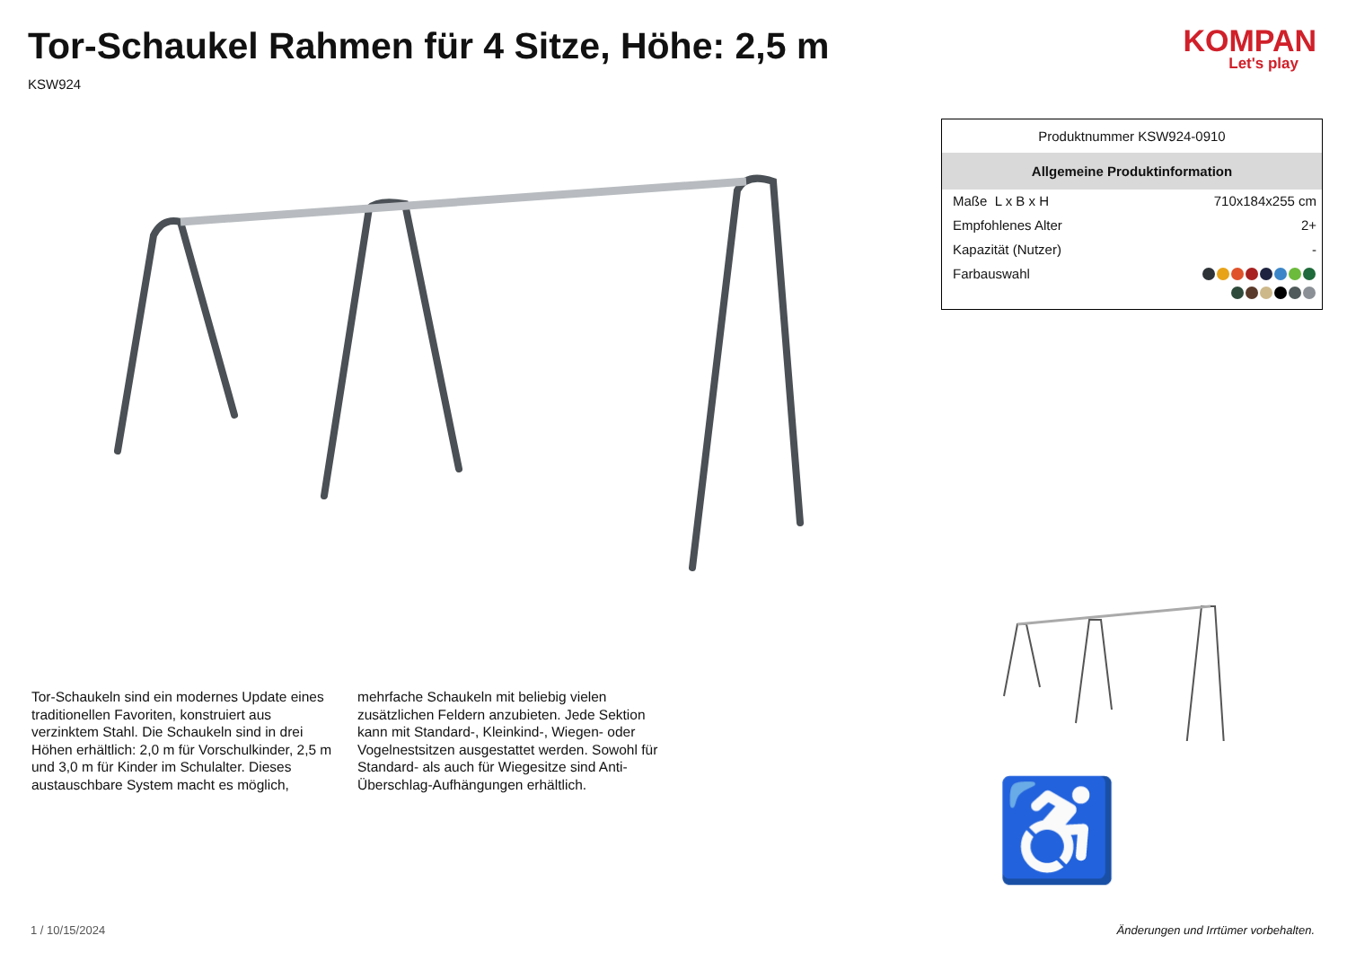Tor-Schaukel Rahmen für 4 Sitze, Höhe: 2,5 m
KSW924
KOMPAN
Let's play
Tor-Schaukeln sind ein modernes Update eines traditionellen Favoriten, konstruiert aus verzinktem Stahl. Die Schaukeln sind in drei Höhen erhältlich: 2,0 m für Vorschulkinder, 2,5 m und 3,0 m für Kinder im Schulalter. Dieses austauschbare System macht es möglich, mehrfache Schaukeln mit beliebig vielen zusätzlichen Feldern anzubieten. Jede Sektion kann mit Standard-, Kleinkind-, Wiegen- oder Vogelnestsitzen ausgestattet werden. Sowohl für Standard- als auch für Wiegesitze sind Anti-Überschlag-Aufhängungen erhältlich.
| Produktnummer KSW924-0910 | |
| Allgemeine Produktinformation | |
| Maße L x B x H | 710x184x255 cm |
| Empfohlenes Alter | 2+ |
| Kapazität (Nutzer) | - |
| Farbauswahl | |
♿
1 / 10/15/2024 Änderungen und Irrtümer vorbehalten.